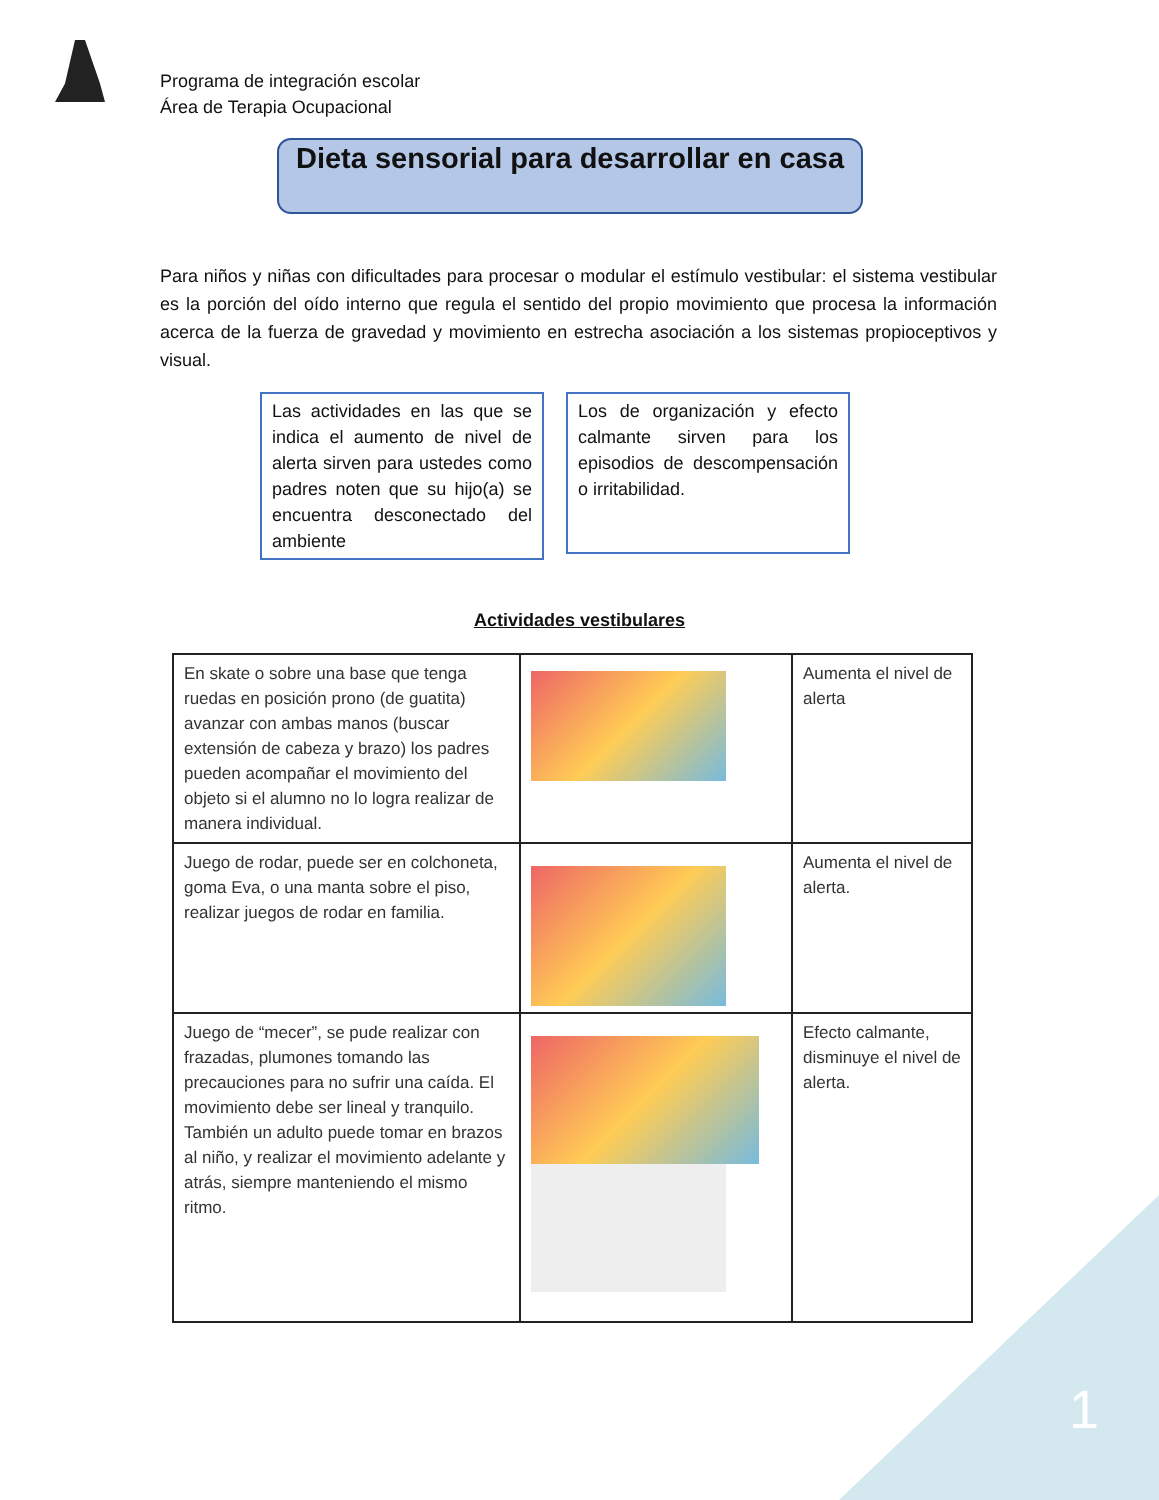1
Programa de integración escolar
Área de Terapia Ocupacional
Dieta sensorial para desarrollar en casa
Para niños y niñas con dificultades para procesar o modular el estímulo vestibular: el sistema vestibular es la porción del oído interno que regula el sentido del propio movimiento que procesa la información acerca de la fuerza de gravedad y movimiento en estrecha asociación a los sistemas propioceptivos y visual.
Las actividades en las que se indica el aumento de nivel de alerta sirven para ustedes como padres noten que su hijo(a) se encuentra desconectado del ambiente
Los de organización y efecto calmante sirven para los episodios de descompensación o irritabilidad.
Actividades vestibulares
| En skate o sobre una base que tenga ruedas en posición prono (de guatita) avanzar con ambas manos (buscar extensión de cabeza y brazo) los padres pueden acompañar el movimiento del objeto si el alumno no lo logra realizar de manera individual. | | Aumenta el nivel de alerta |
| Juego de rodar, puede ser en colchoneta, goma Eva, o una manta sobre el piso, realizar juegos de rodar en familia. | | Aumenta el nivel de alerta. |
| Juego de “mecer”, se pude realizar con frazadas, plumones tomando las precauciones para no sufrir una caída. El movimiento debe ser lineal y tranquilo. También un adulto puede tomar en brazos al niño, y realizar el movimiento adelante y atrás, siempre manteniendo el mismo ritmo. | | Efecto calmante, disminuye el nivel de alerta. |